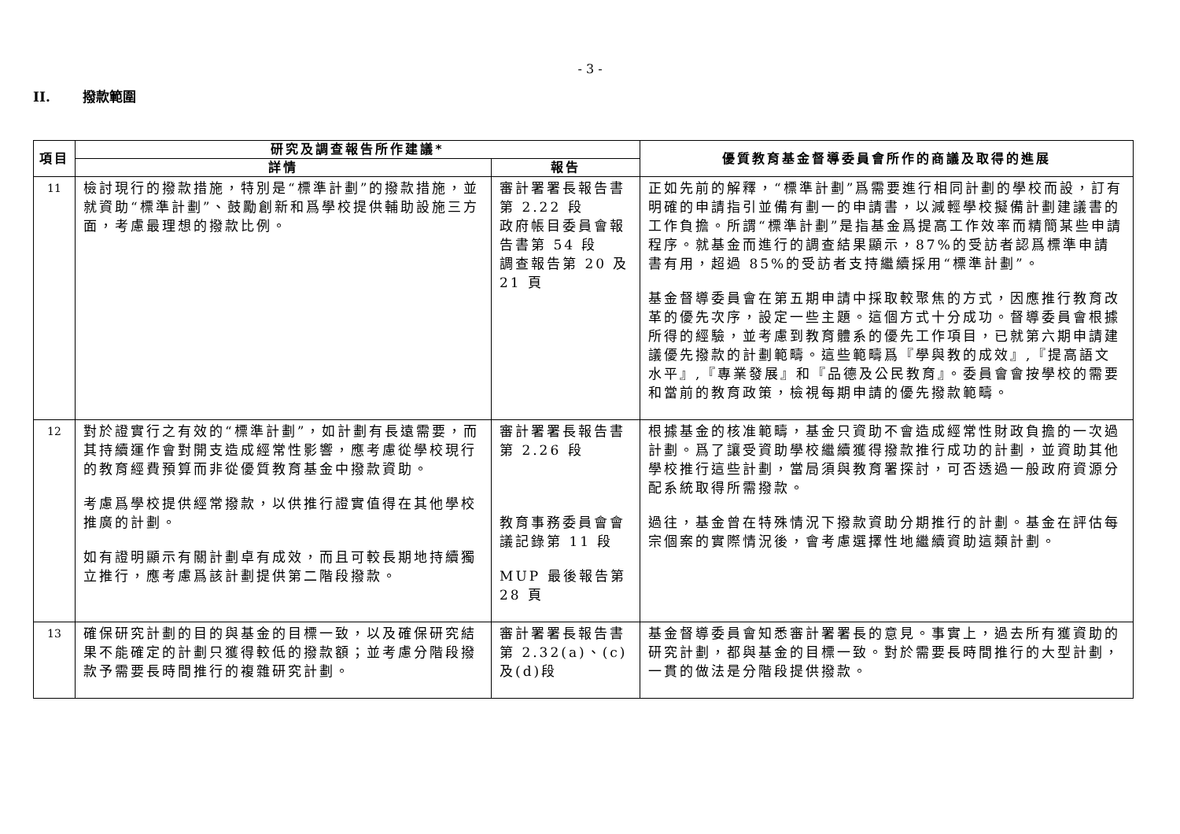- 3 -
II. 撥款範圍
| 項目 | 研究及調查報告所作建議* | | 優質教育基金督導委員會所作的商議及取得的進展 |
| --- | --- | --- | --- |
| | 詳情 | 報告 | |
| 11 | 檢討現行的撥款措施，特別是“標準計劃”的撥款措施，並就資助“標準計劃”、鼓勵創新和爲學校提供輔助設施三方面，考慮最理想的撥款比例。 | 審計署署長報告書第 2.22 段 政府帳目委員會報告書第 54 段 調查報告第 20 及 21 頁 | 正如先前的解釋，“標準計劃”爲需要進行相同計劃的學校而設，訂有明確的申請指引並備有劃一的申請書，以減輕學校擬備計劃建議書的工作負擔。所謂“標準計劃”是指基金爲提高工作效率而精簡某些申請程序。就基金而進行的調查結果顯示，87%的受訪者認爲標準申請書有用，超過 85%的受訪者支持繼續採用“標準計劃”。 基金督導委員會在第五期申請中採取較聚焦的方式，因應推行教育改革的優先次序，設定一些主題。這個方式十分成功。督導委員會根據所得的經驗，並考慮到教育體系的優先工作項目，已就第六期申請建議優先撥款的計劃範疇。這些範疇爲『學與教的成效』,『提高語文水平』,『專業發展』和『品德及公民教育』。委員會會按學校的需要和當前的教育政策，檢視每期申請的優先撥款範疇。 |
| 12 | 對於證實行之有效的“標準計劃”，如計劃有長遠需要，而其持續運作會對開支造成經常性影響，應考慮從學校現行的教育經費預算而非從優質教育基金中撥款資助。 考慮爲學校提供經常撥款，以供推行證實值得在其他學校推廣的計劃。 如有證明顯示有關計劃卓有成效，而且可較長期地持續獨立推行，應考慮爲該計劃提供第二階段撥款。 | 審計署署長報告書第 2.26 段 教育事務委員會會議記錄第 11 段 MUP 最後報告第 28 頁 | 根據基金的核准範疇，基金只資助不會造成經常性財政負擔的一次過計劃。爲了讓受資助學校繼續獲得撥款推行成功的計劃，並資助其他學校推行這些計劃，當局須與教育署探討，可否透過一般政府資源分配系統取得所需撥款。 過往，基金曾在特殊情況下撥款資助分期推行的計劃。基金在評估每宗個案的實際情況後，會考慮選擇性地繼續資助這類計劃。 |
| 13 | 確保研究計劃的目的與基金的目標一致，以及確保研究結果不能確定的計劃只獲得較低的撥款額；並考慮分階段撥款予需要長時間推行的複雜研究計劃。 | 審計署署長報告書第 2.32(a)、(c)及(d)段 | 基金督導委員會知悉審計署署長的意見。事實上，過去所有獲資助的研究計劃，都與基金的目標一致。對於需要長時間推行的大型計劃，一貫的做法是分階段提供撥款。 |